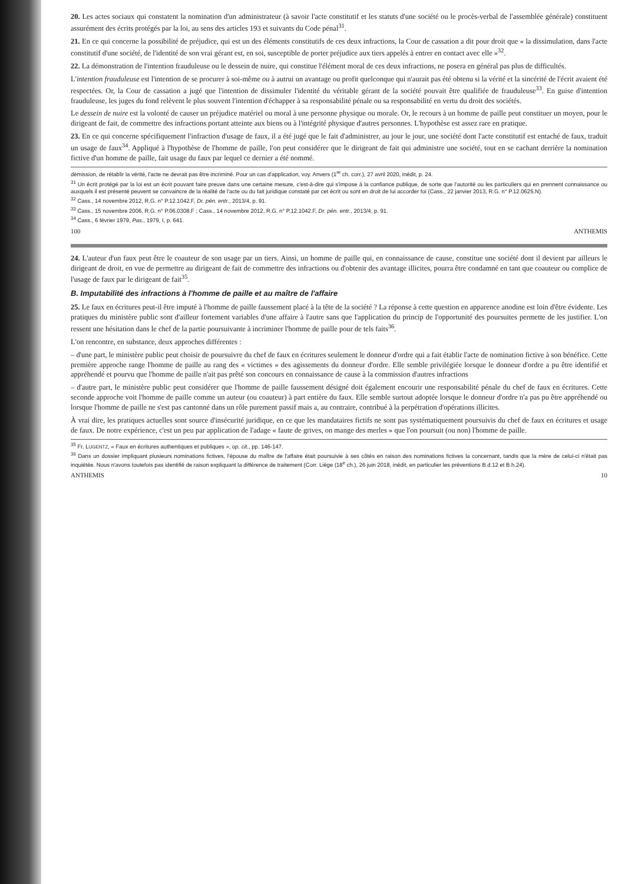20. Les actes sociaux qui constatent la nomination d'un administrateur (à savoir l'acte constitutif et les statuts d'une société ou le procès-verbal de l'assemblée générale) constituent assurément des écrits protégés par la loi, au sens des articles 193 et suivants du Code pénal<sup>31</sup>.
21. En ce qui concerne la possibilité de préjudice, qui est un des éléments constitutifs de ces deux infractions, la Cour de cassation a dit pour droit que « la dissimulation, dans l'acte constitutif d'une société, de l'identité de son vrai gérant est, en soi, susceptible de porter préjudice aux tiers appelés à entrer en contact avec elle »<sup>32</sup>.
22. La démonstration de l'intention frauduleuse ou le dessein de nuire, qui constitue l'élément moral de ces deux infractions, ne posera en général pas plus de difficultés.
L'intention frauduleuse est l'intention de se procurer à soi-même ou à autrui un avantage ou profit quelconque qui n'aurait pas été obtenu si la vérité et la sincérité de l'écrit avaient été respectées. Or, la Cour de cassation a jugé que l'intention de dissimuler l'identité du véritable gérant de la société pouvait être qualifiée de frauduleuse<sup>33</sup>. En guise d'intention frauduleuse, les juges du fond relèvent le plus souvent l'intention d'échapper à sa responsabilité pénale ou sa responsabilité en vertu du droit des sociétés.
Le dessein de nuire est la volonté de causer un préjudice matériel ou moral à une personne physique ou morale. Or, le recours à un homme de paille peut constituer un moyen, pour le dirigeant de fait, de commettre des infractions portant atteinte aux biens ou à l'intégrité physique d'autres personnes. L'hypothèse est assez rare en pratique.
23. En ce qui concerne spécifiquement l'infraction d'usage de faux, il a été jugé que le fait d'administrer, au jour le jour, une société dont l'acte constitutif est entaché de faux, traduit un usage de faux<sup>34</sup>. Appliqué à l'hypothèse de l'homme de paille, l'on peut considérer que le dirigeant de fait qui administre une société, tout en se cachant derrière la nomination fictive d'un homme de paille, fait usage du faux par lequel ce dernier a été nommé.
démission, de rétablir la vérité, l'acte ne devrait pas être incriminé. Pour un cas d'application, voy. Anvers (1<sup>re</sup> ch. corr.), 27 avril 2020, inédit, p. 24.
<sup>31</sup> Un écrit protégé par la loi est un écrit pouvant faire preuve dans une certaine mesure, c'est-à-dire qui s'impose à la confiance publique, de sorte que l'autorité ou les particuliers qui en prennent connaissance ou auxquels il est présenté peuvent se convaincre de la réalité de l'acte ou du fait juridique constaté par cet écrit ou sont en droit de lui accorder foi (Cass., 22 janvier 2013, R.G. n° P.12.0625.N).
<sup>32</sup> Cass., 14 novembre 2012, R.G. n° P.12.1042.F, Dr. pén. entr., 2013/4, p. 91.
<sup>33</sup> Cass., 15 novembre 2006, R.G. n° P.06.0308.F ; Cass., 14 novembre 2012, R.G. n° P.12.1042.F, Dr. pén. entr., 2013/4, p. 91.
<sup>34</sup> Cass., 6 février 1979, Pas., 1979, I, p. 641.
100 ANTHEMIS
24. L'auteur d'un faux peut être le coauteur de son usage par un tiers. Ainsi, un homme de paille qui, en connaissance de cause, constitue une société dont il devient par ailleurs le dirigeant de droit, en vue de permettre au dirigeant de fait de commettre des infractions ou d'obtenir des avantage illicites, pourra être condamné en tant que coauteur ou complice de l'usage de faux par le dirigeant de fait<sup>35</sup>.
B. Imputabilité des infractions à l'homme de paille et au maître de l'affaire
25. Le faux en écritures peut-il être imputé à l'homme de paille faussement placé à la tête de la société ? La réponse à cette question en apparence anodine est loin d'être évidente. Les pratiques du ministère public sont d'ailleur fortement variables d'une affaire à l'autre sans que l'application du princip de l'opportunité des poursuites permette de les justifier. L'on ressent une hésitation dans le chef de la partie poursuivante à incriminer l'homme de paille pour de tels faits<sup>36</sup>.
L'on rencontre, en substance, deux approches différentes :
– d'une part, le ministère public peut choisir de poursuivre du chef de faux en écritures seulement le donneur d'ordre qui a fait établir l'acte de nomination fictive à son bénéfice. Cette première approche range l'homme de paille au rang des « victimes » des agissements du donneur d'ordre. Elle semble privilégiée lorsque le donneur d'ordre a pu être identifié et appréhendé et pourvu que l'homme de paille n'ait pas prêté son concours en connaissance de cause à la commission d'autres infractions
– d'autre part, le ministère public peut considérer que l'homme de paille faussement désigné doit également encourir une responsabilité pénale du chef de faux en écritures. Cette seconde approche voit l'homme de paille comme un auteur (ou coauteur) à part entière du faux. Elle semble surtout adoptée lorsque le donneur d'ordre n'a pas pu être appréhendé ou lorsque l'homme de paille ne s'est pas cantonné dans un rôle purement passif mais a, au contraire, contribué à la perpétration d'opérations illicites.
À vrai dire, les pratiques actuelles sont source d'insécurité juridique, en ce que les mandataires fictifs ne sont pas systématiquement poursuivis du chef de faux en écritures et usage de faux. De notre expérience, c'est un peu par application de l'adage « faute de grives, on mange des merles » que l'on poursuit (ou non) l'homme de paille.
<sup>35</sup> Fr. LUGENTZ, « Faux en écritures authentiques et publiques », op. cit., pp. 146-147.
<sup>36</sup> Dans un dossier impliquant plusieurs nominations fictives, l'épouse du maître de l'affaire était poursuivie à ses côtés en raison des nominations fictives la concernant, tandis que la mère de celui-ci n'était pas inquiétée. Nous n'avons toutefois pas identifié de raison expliquant la différence de traitement (Corr. Liège (18<sup>e</sup> ch.), 26 juin 2018, inédit, en particulier les préventions B.d.12 et B.h.24).
ANTHEMIS 10